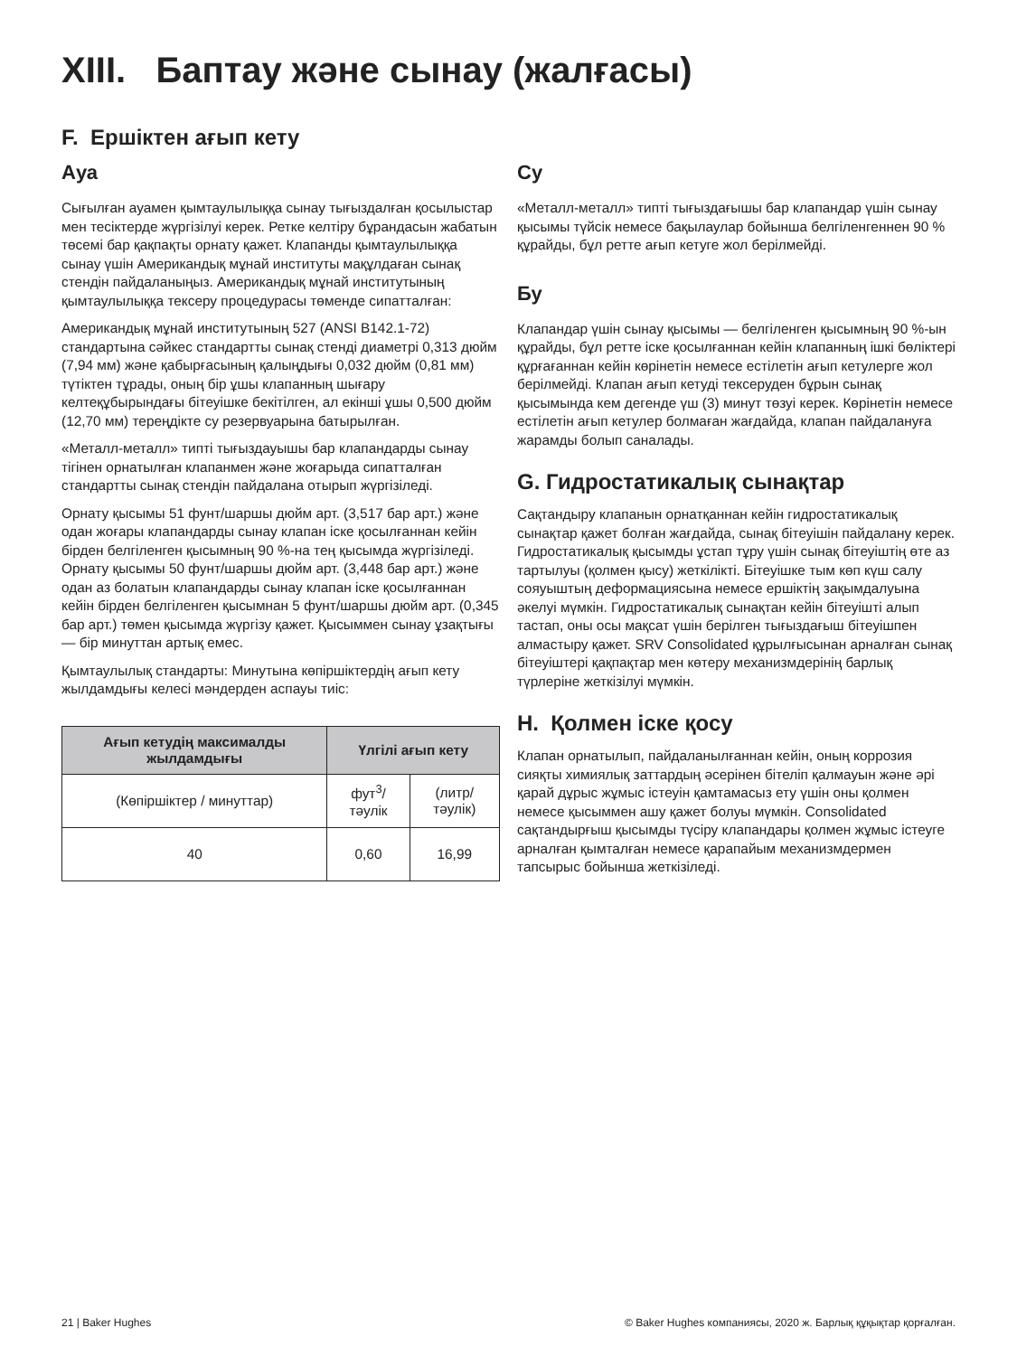XIII. Баптау және сынау (жалғасы)
F. Ершіктен ағып кету
Ауа
Сығылған ауамен қымтаулылыққа сынау тығыздалған қосылыстар мен тесіктерде жүргізілуі керек. Ретке келтіру бұрандасын жабатын төсемі бар қақпақты орнату қажет. Клапанды қымтаулылыққа сынау үшін Американдық мұнай институты мақұлдаған сынақ стендін пайдаланыңыз. Американдық мұнай институтының қымтаулылыққа тексеру процедурасы төменде сипатталған:
Американдық мұнай институтының 527 (ANSI B142.1-72) стандартына сәйкес стандартты сынақ стенді диаметрі 0,313 дюйм (7,94 мм) және қабырғасының қалыңдығы 0,032 дюйм (0,81 мм) түтіктен тұрады, оның бір ұшы клапанның шығару келтеқұбырындағы бітеуішке бекітілген, ал екінші ұшы 0,500 дюйм (12,70 мм) тереңдікте су резервуарына батырылған.
«Металл-металл» типті тығыздауышы бар клапандарды сынау тігінен орнатылған клапанмен және жоғарыда сипатталған стандартты сынақ стендін пайдалана отырып жүргізіледі.
Орнату қысымы 51 фунт/шаршы дюйм арт. (3,517 бар арт.) және одан жоғары клапандарды сынау клапан іске қосылғаннан кейін бірден белгіленген қысымның 90 %-на тең қысымда жүргізіледі. Орнату қысымы 50 фунт/шаршы дюйм арт. (3,448 бар арт.) және одан аз болатын клапандарды сынау клапан іске қосылғаннан кейін бірден белгіленген қысымнан 5 фунт/шаршы дюйм арт. (0,345 бар арт.) төмен қысымда жүргізу қажет. Қысыммен сынау ұзақтығы — бір минуттан артық емес.
Қымтаулылық стандарты: Минутына көпіршіктердің ағып кету жылдамдығы келесі мәндерден аспауы тиіс:
| Ағып кетудің максималды жылдамдығы | Үлгілі ағып кету | |
| --- | --- | --- |
| (Көпіршіктер / минуттар) | фут<sup>3</sup>/тәулік | (литр/тәулік) |
| 40 | 0,60 | 16,99 |
Су
«Металл-металл» типті тығыздағышы бар клапандар үшін сынау қысымы түйсік немесе бақылаулар бойынша белгіленгеннен 90 % құрайды, бұл ретте ағып кетуге жол берілмейді.
Бу
Клапандар үшін сынау қысымы — белгіленген қысымның 90 %-ын құрайды, бұл ретте іске қосылғаннан кейін клапанның ішкі бөліктері құрғағаннан кейін көрінетін немесе естілетін ағып кетулерге жол берілмейді. Клапан ағып кетуді тексеруден бұрын сынақ қысымында кем дегенде үш (3) минут төзуі керек. Көрінетін немесе естілетін ағып кетулер болмаған жағдайда, клапан пайдалануға жарамды болып саналады.
G. Гидростатикалық сынақтар
Сақтандыру клапанын орнатқаннан кейін гидростатикалық сынақтар қажет болған жағдайда, сынақ бітеуішін пайдалану керек. Гидростатикалық қысымды ұстап тұру үшін сынақ бітеуіштің өте аз тартылуы (қолмен қысу) жеткілікті. Бітеуішке тым көп күш салу сояуыштың деформациясына немесе ершіктің зақымдалуына әкелуі мүмкін. Гидростатикалық сынақтан кейін бітеуішті алып тастап, оны осы мақсат үшін берілген тығыздағыш бітеуішпен алмастыру қажет. SRV Consolidated құрылғысынан арналған сынақ бітеуіштері қақпақтар мен көтеру механизмдерінің барлық түрлеріне жеткізілуі мүмкін.
H. Қолмен іске қосу
Клапан орнатылып, пайдаланылғаннан кейін, оның коррозия сияқты химиялық заттардың әсерінен бітеліп қалмауын және әрі қарай дұрыс жұмыс істеуін қамтамасыз ету үшін оны қолмен немесе қысыммен ашу қажет болуы мүмкін. Consolidated сақтандырғыш қысымды түсіру клапандары қолмен жұмыс істеуге арналған қымталған немесе қарапайым механизмдермен тапсырыс бойынша жеткізіледі.
21 | Baker Hughes © Baker Hughes компаниясы, 2020 ж. Барлық құқықтар қорғалған.